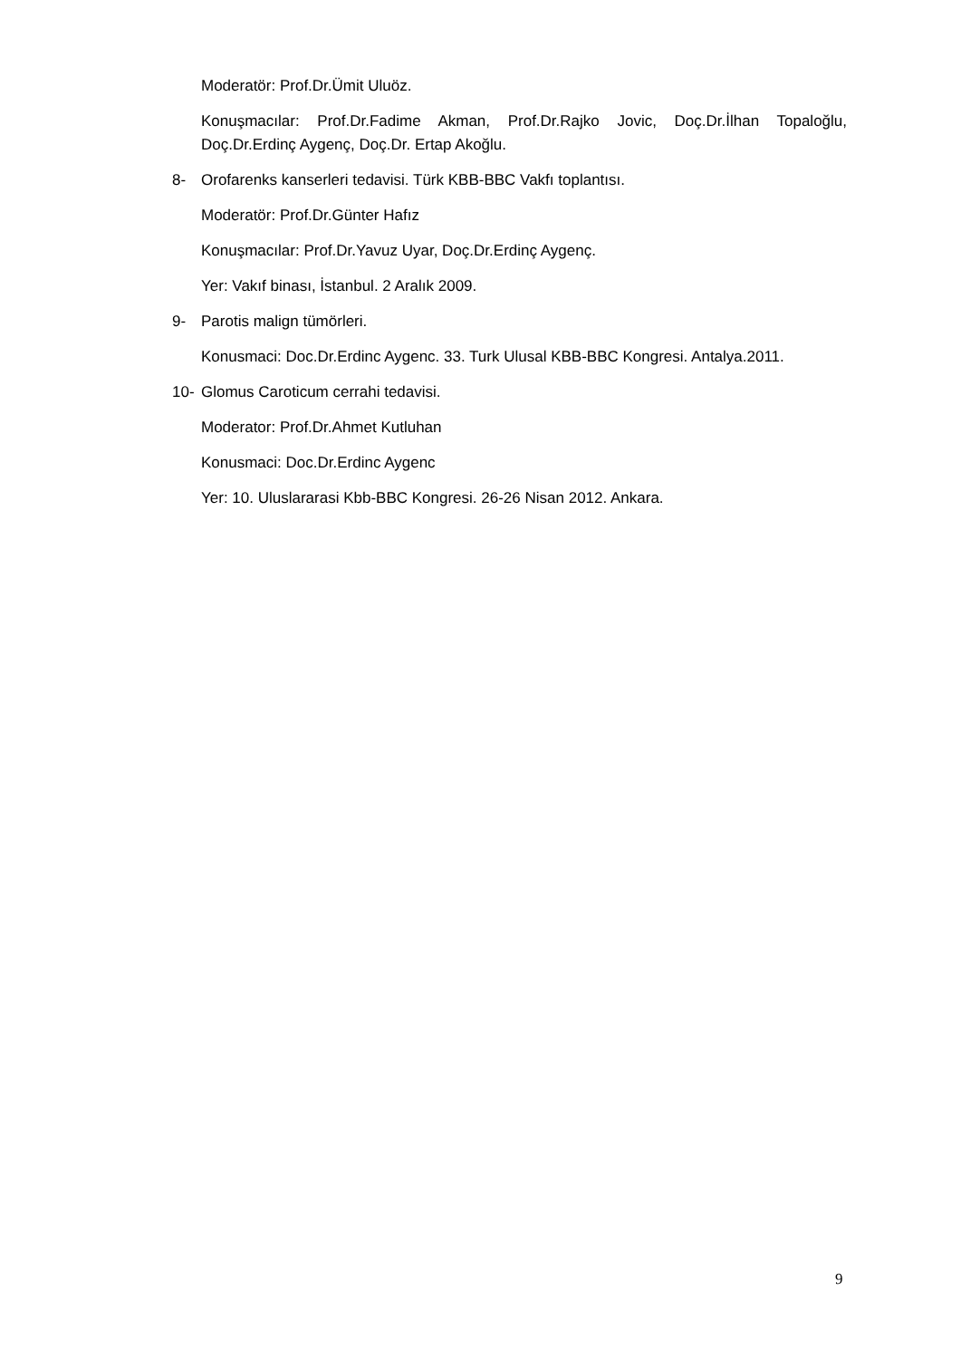Moderatör: Prof.Dr.Ümit Uluöz.
Konuşmacılar: Prof.Dr.Fadime Akman, Prof.Dr.Rajko Jovic, Doç.Dr.İlhan Topaloğlu, Doç.Dr.Erdinç Aygenç, Doç.Dr. Ertap Akoğlu.
8- Orofarenks kanserleri tedavisi. Türk KBB-BBC Vakfı toplantısı.
Moderatör: Prof.Dr.Günter Hafız
Konuşmacılar: Prof.Dr.Yavuz Uyar, Doç.Dr.Erdinç Aygenç.
Yer: Vakıf binası, İstanbul. 2 Aralık 2009.
9- Parotis malign tümörleri.
Konusmaci: Doc.Dr.Erdinc Aygenc. 33. Turk Ulusal KBB-BBC Kongresi. Antalya.2011.
10- Glomus Caroticum cerrahi tedavisi.
Moderator: Prof.Dr.Ahmet Kutluhan
Konusmaci: Doc.Dr.Erdinc Aygenc
Yer: 10. Uluslararasi Kbb-BBC Kongresi. 26-26 Nisan 2012. Ankara.
9